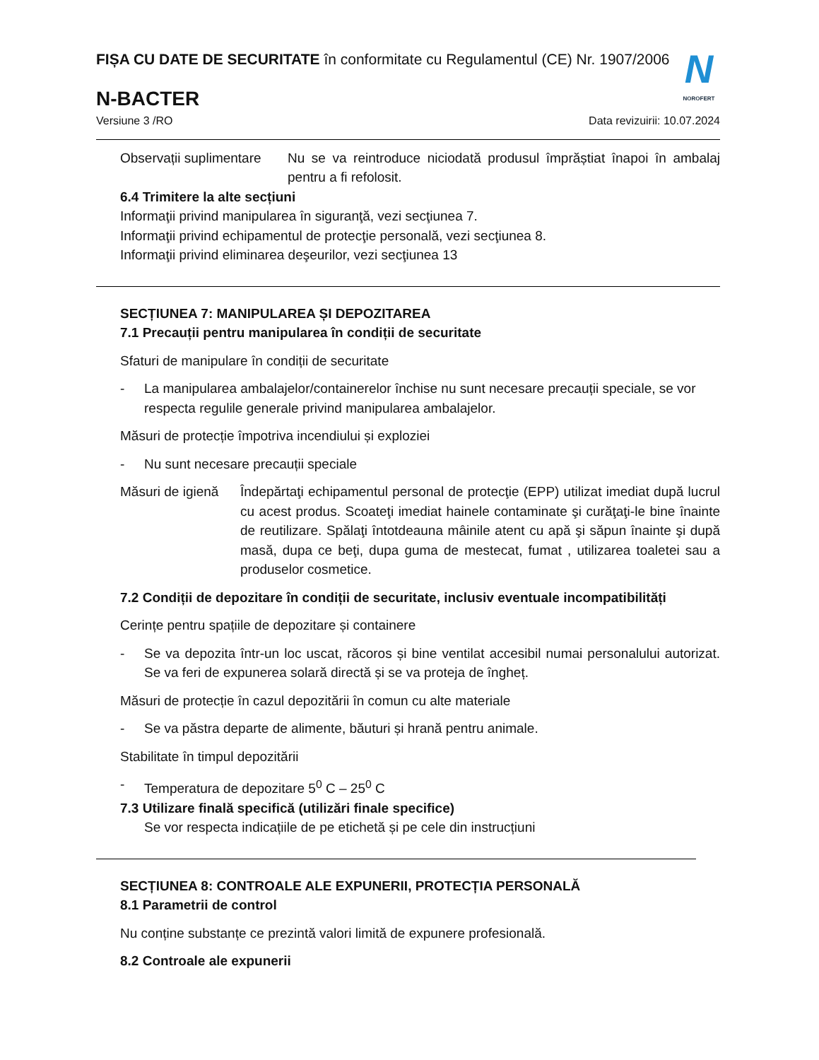FIȘA CU DATE DE SECURITATE în conformitate cu Regulamentul (CE) Nr. 1907/2006
N-BACTER
N
NOROFERT
Versiune 3 /RO Data revizuirii: 10.07.2024
Observații suplimentare
Nu se va reintroduce niciodată produsul împrăștiat înapoi în ambalaj pentru a fi refolosit.
6.4 Trimitere la alte secțiuni
Informaţii privind manipularea în siguranţă, vezi secţiunea 7.
Informaţii privind echipamentul de protecţie personală, vezi secţiunea 8.
Informaţii privind eliminarea deşeurilor, vezi secţiunea 13
SECȚIUNEA 7: MANIPULAREA ȘI DEPOZITAREA
7.1 Precauții pentru manipularea în condiții de securitate
Sfaturi de manipulare în condiții de securitate
- La manipularea ambalajelor/containerelor închise nu sunt necesare precauții speciale, se vor respecta regulile generale privind manipularea ambalajelor.
Măsuri de protecție împotriva incendiului și exploziei
- Nu sunt necesare precauții speciale
Măsuri de igienă
Îndepărtaţi echipamentul personal de protecţie (EPP) utilizat imediat după lucrul cu acest produs. Scoateţi imediat hainele contaminate şi curăţaţi-le bine înainte de reutilizare. Spălaţi întotdeauna mâinile atent cu apă şi săpun înainte şi după masă, dupa ce beţi, dupa guma de mestecat, fumat , utilizarea toaletei sau a produselor cosmetice.
7.2 Condiții de depozitare în condiții de securitate, inclusiv eventuale incompatibilități
Cerințe pentru spațiile de depozitare și containere
- Se va depozita într-un loc uscat, răcoros și bine ventilat accesibil numai personalului autorizat. Se va feri de expunerea solară directă și se va proteja de îngheț.
Măsuri de protecție în cazul depozitării în comun cu alte materiale
- Se va păstra departe de alimente, băuturi și hrană pentru animale.
Stabilitate în timpul depozitării
- Temperatura de depozitare 5<sup>0</sup> C – 25<sup>0</sup> C
7.3 Utilizare finală specifică (utilizări finale specifice)
Se vor respecta indicațiile de pe etichetă și pe cele din instrucțiuni
SECȚIUNEA 8: CONTROALE ALE EXPUNERII, PROTECȚIA PERSONALĂ
8.1 Parametrii de control
Nu conține substanțe ce prezintă valori limită de expunere profesională.
8.2 Controale ale expunerii